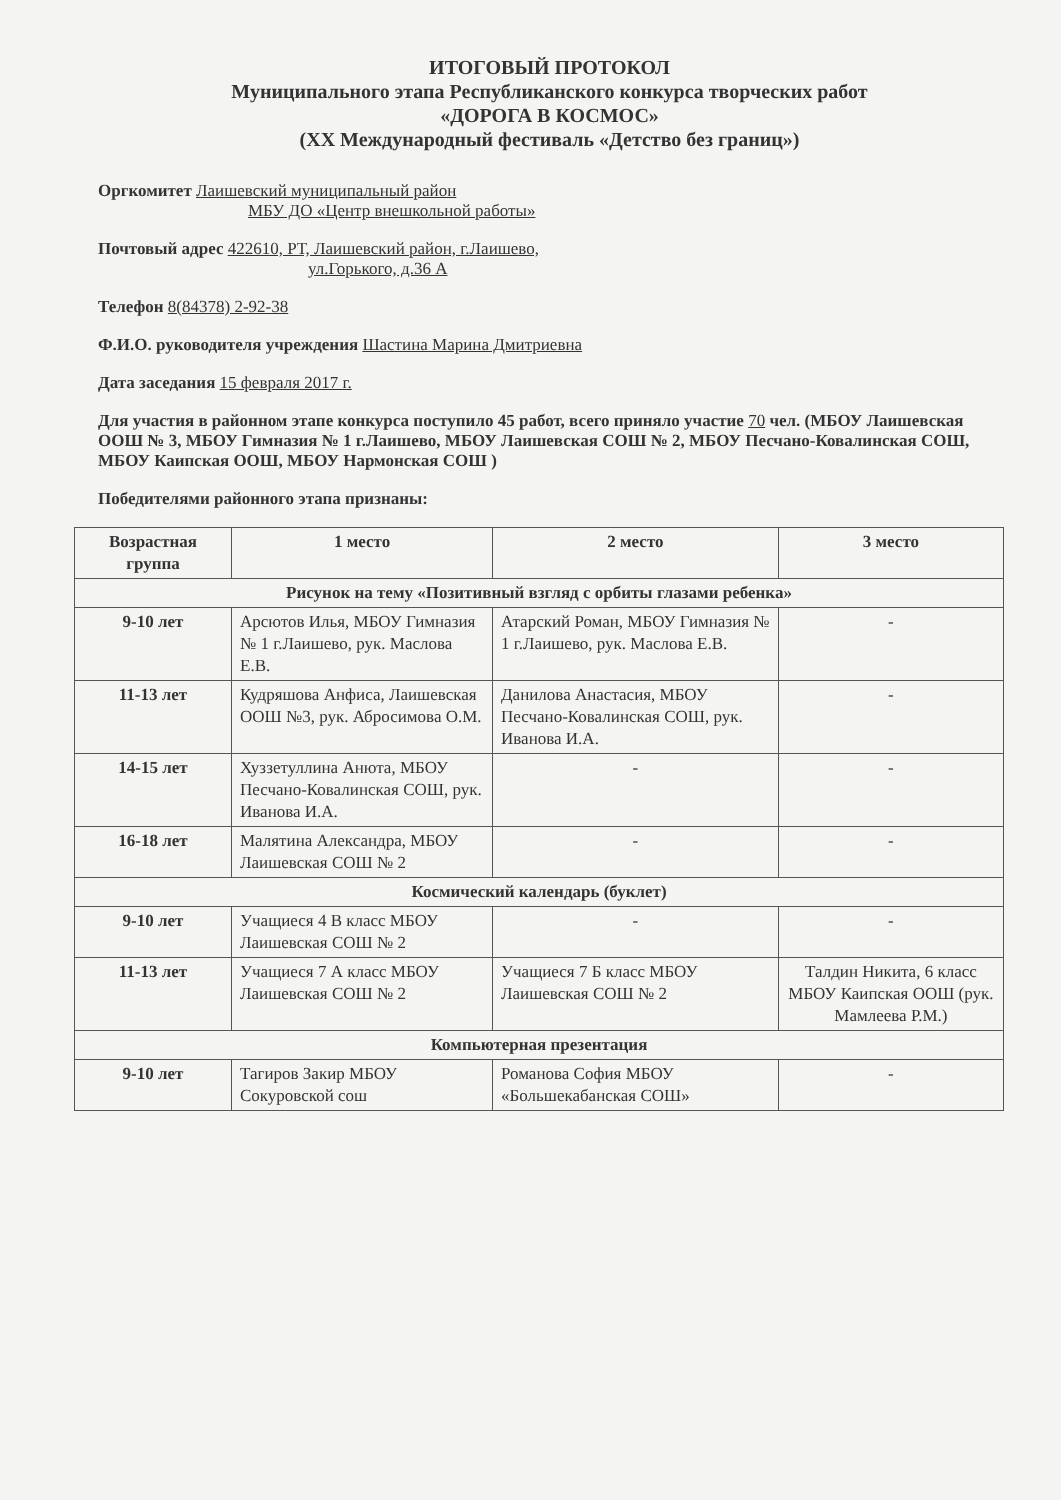ИТОГОВЫЙ ПРОТОКОЛ
Муниципального этапа Республиканского конкурса творческих работ
«ДОРОГА В КОСМОС»
(XX Международный фестиваль «Детство без границ»)
Оргкомитет Лаишевский муниципальный район
МБУ ДО «Центр внешкольной работы»
Почтовый адрес 422610, РТ, Лаишевский район, г.Лаишево,
ул.Горького, д.36 А
Телефон 8(84378) 2-92-38
Ф.И.О. руководителя учреждения Шастина Марина Дмитриевна
Дата заседания 15 февраля 2017 г.
Для участия в районном этапе конкурса поступило 45 работ, всего приняло участие 70 чел. (МБОУ Лаишевская ООШ № 3, МБОУ Гимназия № 1 г.Лаишево, МБОУ Лаишевская СОШ № 2, МБОУ Песчано-Ковалинская СОШ, МБОУ Каипская ООШ, МБОУ Нармонская СОШ )
Победителями районного этапа признаны:
| Возрастная группа | 1 место | 2 место | 3 место |
| --- | --- | --- | --- |
| Рисунок на тему «Позитивный взгляд с орбиты глазами ребенка» | | | |
| 9-10 лет | Арсютов Илья, МБОУ Гимназия № 1 г.Лаишево, рук. Маслова Е.В. | Атарский Роман, МБОУ Гимназия № 1 г.Лаишево, рук. Маслова Е.В. | - |
| 11-13 лет | Кудряшова Анфиса, Лаишевская ООШ №3, рук. Абросимова О.М. | Данилова Анастасия, МБОУ Песчано-Ковалинская СОШ, рук. Иванова И.А. | - |
| 14-15 лет | Хуззетуллина Анюта, МБОУ Песчано-Ковалинская СОШ, рук. Иванова И.А. | - | - |
| 16-18 лет | Малятина Александра, МБОУ Лаишевская СОШ № 2 | - | - |
| Космический календарь (буклет) | | | |
| 9-10 лет | Учащиеся 4 В класс МБОУ Лаишевская СОШ № 2 | - | - |
| 11-13 лет | Учащиеся 7 А класс МБОУ Лаишевская СОШ № 2 | Учащиеся 7 Б класс МБОУ Лаишевская СОШ № 2 | Талдин Никита, 6 класс МБОУ Каипская ООШ (рук. Мамлеева Р.М.) |
| Компьютерная презентация | | | |
| 9-10 лет | Тагиров Закир МБОУ Сокуровской сош | Романова София МБОУ «Большекабанская СОШ» | - |